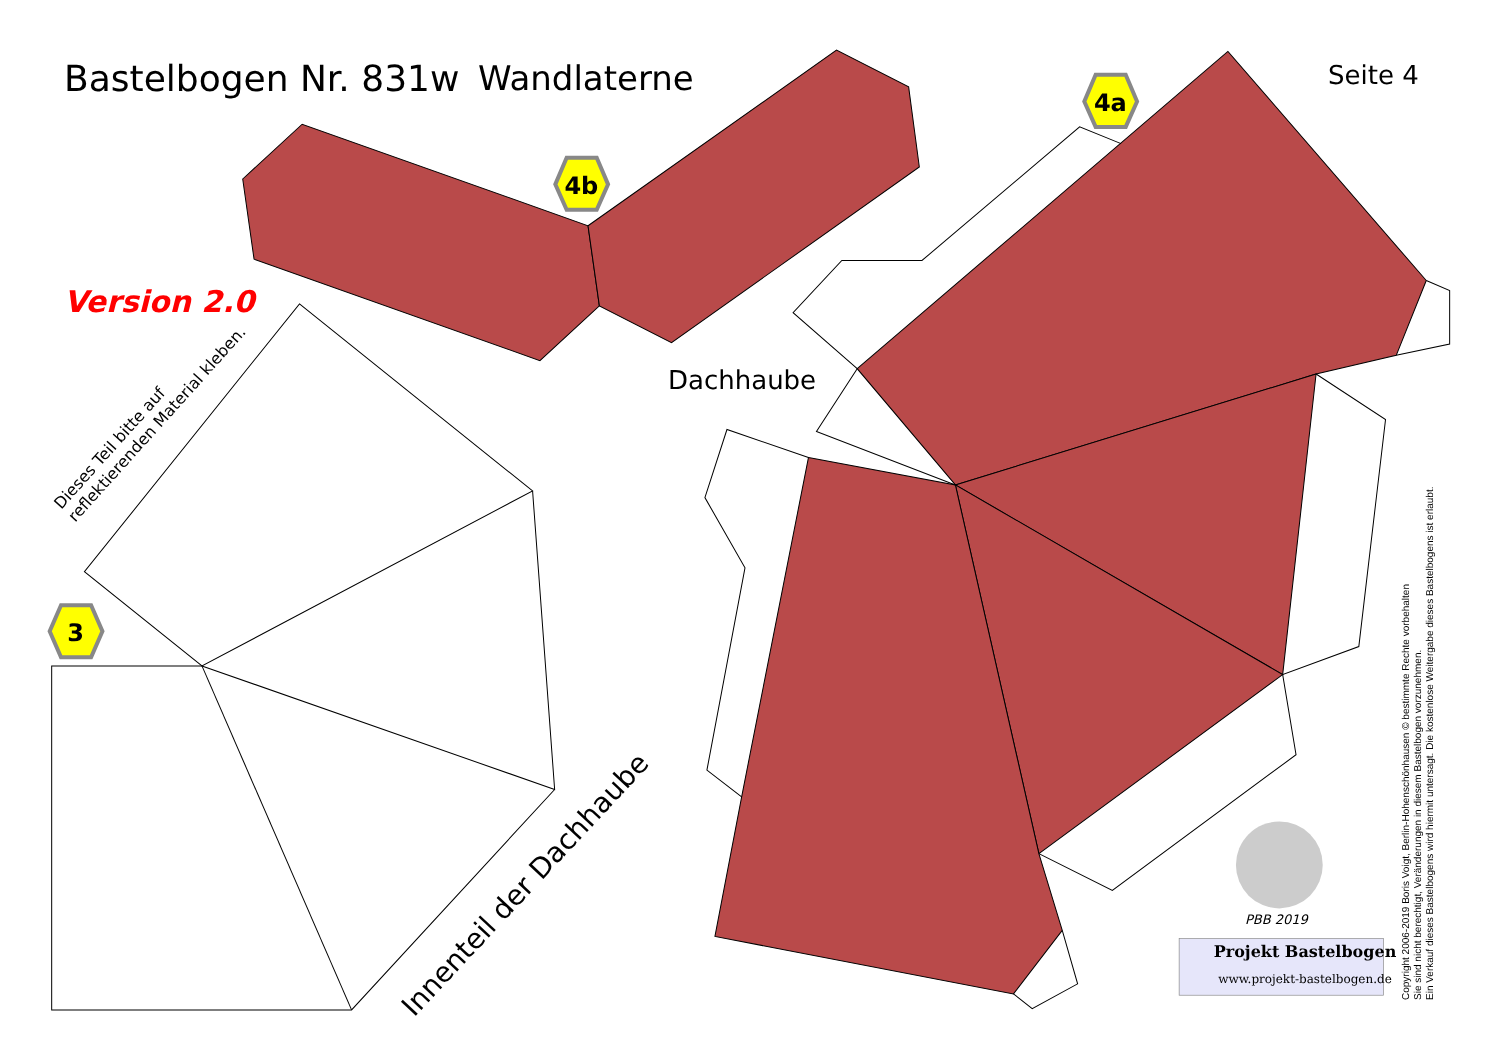4a
4b
3
Bastelbogen Nr. 831w Wandlaterne Seite 4
Version 2.0
Dachhaube
Dieses Teil bitte auf
reflektierenden Material kleben.
Innenteil der Dachhaube
PBB 2019
Projekt Bastelbogen
www.projekt-bastelbogen.de
Copyright 2006-2019 Boris Voigt, Berlin-Hohenschönhausen © bestimmte Rechte vorbehalten
Sie sind nicht berechtigt, Veränderungen in diesem Bastelbogen vorzunehmen.
Ein Verkauf dieses Bastelbogens wird hiermit untersagt. Die kostenlose Weitergabe dieses Bastelbogens ist erlaubt.